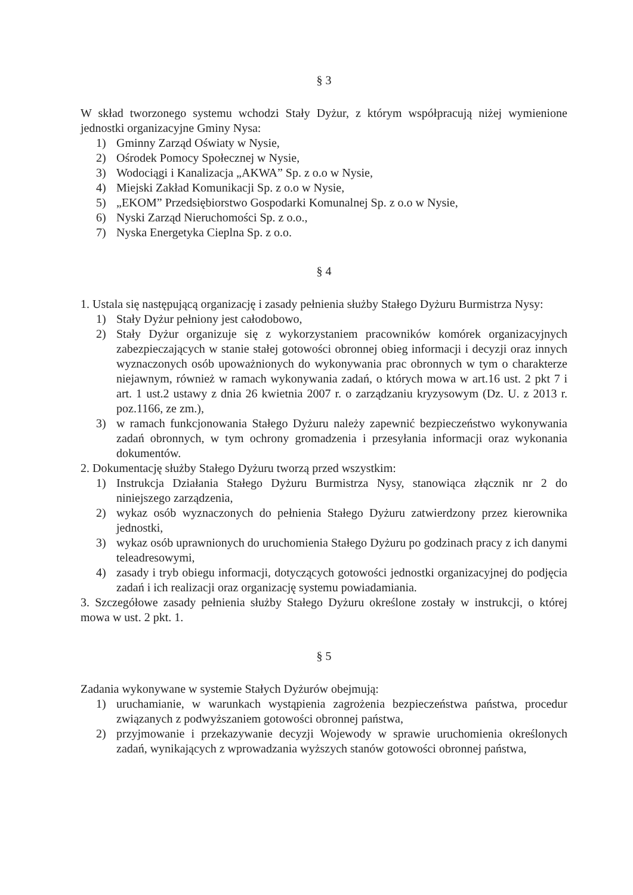§ 3
W skład tworzonego systemu wchodzi Stały Dyżur, z którym współpracują niżej wymienione jednostki organizacyjne Gminy Nysa:
1) Gminny Zarząd Oświaty w Nysie,
2) Ośrodek Pomocy Społecznej w Nysie,
3) Wodociągi i Kanalizacja „AKWA” Sp. z o.o w Nysie,
4) Miejski Zakład Komunikacji Sp. z o.o w Nysie,
5) „EKOM” Przedsiębiorstwo Gospodarki Komunalnej Sp. z o.o w Nysie,
6) Nyski Zarząd Nieruchomości Sp. z o.o.,
7) Nyska Energetyka Cieplna Sp. z o.o.
§ 4
1. Ustala się następującą organizację i zasady pełnienia służby Stałego Dyżuru Burmistrza Nysy:
1) Stały Dyżur pełniony jest całodobowo,
2) Stały Dyżur organizuje się z wykorzystaniem pracowników komórek organizacyjnych zabezpieczających w stanie stałej gotowości obronnej obieg informacji i decyzji oraz innych wyznaczonych osób upoważnionych do wykonywania prac obronnych w tym o charakterze niejawnym, również w ramach wykonywania zadań, o których mowa w art.16 ust. 2 pkt 7 i art. 1 ust.2 ustawy z dnia 26 kwietnia 2007 r. o zarządzaniu kryzysowym (Dz. U. z 2013 r. poz.1166, ze zm.),
3) w ramach funkcjonowania Stałego Dyżuru należy zapewnić bezpieczeństwo wykonywania zadań obronnych, w tym ochrony gromadzenia i przesyłania informacji oraz wykonania dokumentów.
2. Dokumentację służby Stałego Dyżuru tworzą przed wszystkim:
1) Instrukcja Działania Stałego Dyżuru Burmistrza Nysy, stanowiąca złącznik nr 2 do niniejszego zarządzenia,
2) wykaz osób wyznaczonych do pełnienia Stałego Dyżuru zatwierdzony przez kierownika jednostki,
3) wykaz osób uprawnionych do uruchomienia Stałego Dyżuru po godzinach pracy z ich danymi teleadresowymi,
4) zasady i tryb obiegu informacji, dotyczących gotowości jednostki organizacyjnej do podjęcia zadań i ich realizacji oraz organizację systemu powiadamiania.
3. Szczegółowe zasady pełnienia służby Stałego Dyżuru określone zostały w instrukcji, o której mowa w ust. 2 pkt. 1.
§ 5
Zadania wykonywane w systemie Stałych Dyżurów obejmują:
1) uruchamianie, w warunkach wystąpienia zagrożenia bezpieczeństwa państwa, procedur związanych z podwyższaniem gotowości obronnej państwa,
2) przyjmowanie i przekazywanie decyzji Wojewody w sprawie uruchomienia określonych zadań, wynikających z wprowadzania wyższych stanów gotowości obronnej państwa,